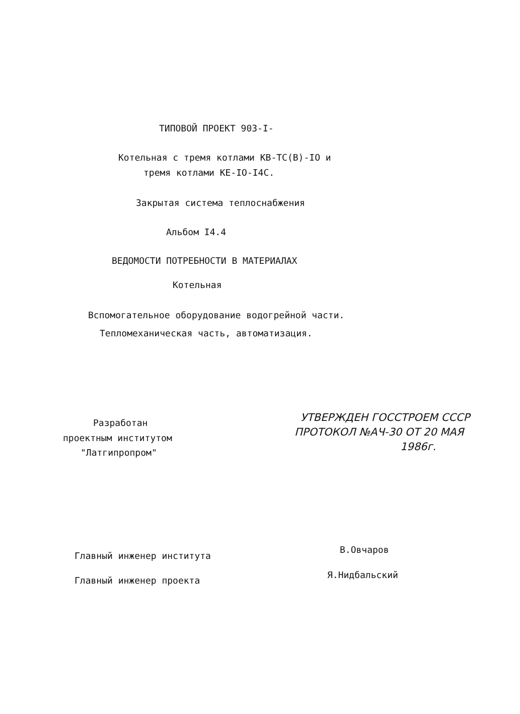ТИПОВОЙ ПРОЕКТ 903-I-
Котельная с тремя котлами КВ-ТС(В)-IO и
тремя котлами КЕ-IO-I4С.
Закрытая система теплоснабжения
Альбом I4.4
ВЕДОМОСТИ ПОТРЕБНОСТИ В МАТЕРИАЛАХ
Котельная
Вспомогательное оборудование водогрейной части.
Тепломеханическая часть, автоматизация.
Разработан
проектным институтом
"Латгипропром"
УТВЕРЖДЕН ГОССТРОЕМ СССР
ПРОТОКОЛ №АЧ-30 ОТ 20 МАЯ
1986г.
Главный инженер института
В.Овчаров
Главный инженер проекта
Я.Нидбальский